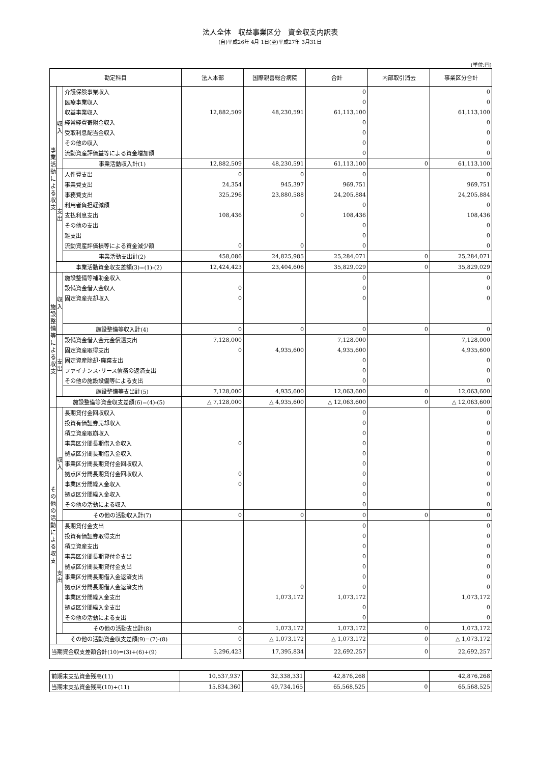法人全体　収益事業区分　資金収支内訳表
(自)平成26年 4月 1日(至)平成27年 3月31日
(単位:円)
| 勘定科目 | | | 法人本部 | 国際親善総合病院 | 合計 | 内部取引消去 | 事業区分合計 |
| --- | --- | --- | --- | --- | --- | --- | --- |
| 事 業 活 動 に よ る 収 支 | 収 入 | 介護保険事業収入 | | | 0 | | 0 |
| | | 医療事業収入 | | | 0 | | 0 |
| | | 収益事業収入 | 12,882,509 | 48,230,591 | 61,113,100 | | 61,113,100 |
| | | 経常経費寄附金収入 | | | 0 | | 0 |
| | | 受取利息配当金収入 | | | 0 | | 0 |
| | | その他の収入 | | | 0 | | 0 |
| | | 流動資産評価益等による資金増加額 | | | 0 | | 0 |
| | | 事業活動収入計(1) | 12,882,509 | 48,230,591 | 61,113,100 | 0 | 61,113,100 |
| | 支 出 | 人件費支出 | 0 | 0 | 0 | | 0 |
| | | 事業費支出 | 24,354 | 945,397 | 969,751 | | 969,751 |
| | | 事務費支出 | 325,296 | 23,880,588 | 24,205,884 | | 24,205,884 |
| | | 利用者負担軽減額 | | | 0 | | 0 |
| | | 支払利息支出 | 108,436 | 0 | 108,436 | | 108,436 |
| | | その他の支出 | | | 0 | | 0 |
| | | 雑支出 | | | 0 | | 0 |
| | | 流動資産評価損等による資金減少額 | 0 | 0 | 0 | | 0 |
| | | 事業活動支出計(2) | 458,086 | 24,825,985 | 25,284,071 | 0 | 25,284,071 |
| | 事業活動資金収支差額(3)=(1)-(2) | | 12,424,423 | 23,404,606 | 35,829,029 | 0 | 35,829,029 |
| 施 設 整 備 等 に よ る 収 支 | 収 入 | 施設整備等補助金収入 | | | 0 | | 0 |
| | | 設備資金借入金収入 | 0 | | 0 | | 0 |
| | | 固定資産売却収入 | 0 | | 0 | | 0 |
| | | 施設整備等収入計(4) | 0 | 0 | 0 | 0 | 0 |
| | 支 出 | 設備資金借入金元金償還支出 | 7,128,000 | | 7,128,000 | | 7,128,000 |
| | | 固定資産取得支出 | 0 | 4,935,600 | 4,935,600 | | 4,935,600 |
| | | 固定資産除却･廃棄支出 | | | 0 | | 0 |
| | | ファイナンス･リース債務の返済支出 | | | 0 | | 0 |
| | | その他の施設設備等による支出 | | | 0 | | 0 |
| | | 施設整備等支出計(5) | 7,128,000 | 4,935,600 | 12,063,600 | 0 | 12,063,600 |
| | 施設整備等資金収支差額(6)=(4)-(5) | | △ 7,128,000 | △ 4,935,600 | △ 12,063,600 | 0 | △ 12,063,600 |
| そ の 他 の 活 動 に よ る 収 支 | 収 入 | 長期貸付金回収収入 | | | 0 | | 0 |
| | | 投資有価証券売却収入 | | | 0 | | 0 |
| | | 積立資産取崩収入 | | | 0 | | 0 |
| | | 事業区分間長期借入金収入 | 0 | | 0 | | 0 |
| | | 拠点区分間長期借入金収入 | | | 0 | | 0 |
| | | 事業区分間長期貸付金回収収入 | | | 0 | | 0 |
| | | 拠点区分間長期貸付金回収収入 | 0 | | 0 | | 0 |
| | | 事業区分間繰入金収入 | 0 | | 0 | | 0 |
| | | 拠点区分間繰入金収入 | | | 0 | | 0 |
| | | その他の活動による収入 | | | 0 | | 0 |
| | | その他の活動収入計(7) | 0 | 0 | 0 | 0 | 0 |
| | 支 出 | 長期貸付金支出 | | | 0 | | 0 |
| | | 投資有価証券取得支出 | | | 0 | | 0 |
| | | 積立資産支出 | | | 0 | | 0 |
| | | 事業区分間長期貸付金支出 | | | 0 | | 0 |
| | | 拠点区分間長期貸付金支出 | | | 0 | | 0 |
| | | 事業区分間長期借入金返済支出 | | | 0 | | 0 |
| | | 拠点区分間長期借入金返済支出 | | 0 | 0 | | 0 |
| | | 事業区分間繰入金支出 | | 1,073,172 | 1,073,172 | | 1,073,172 |
| | | 拠点区分間繰入金支出 | | | 0 | | 0 |
| | | その他の活動による支出 | | | 0 | | 0 |
| | | その他の活動支出計(8) | 0 | 1,073,172 | 1,073,172 | 0 | 1,073,172 |
| | その他の活動資金収支差額(9)=(7)-(8) | | 0 | △ 1,073,172 | △ 1,073,172 | 0 | △ 1,073,172 |
| 当期資金収支差額合計(10)=(3)+(6)+(9) | | | 5,296,423 | 17,395,834 | 22,692,257 | 0 | 22,692,257 |
| 前期末支払資金残高(11) | 10,537,937 | 32,338,331 | 42,876,268 | | 42,876,268 |
| 当期末支払資金残高(10)+(11) | 15,834,360 | 49,734,165 | 65,568,525 | 0 | 65,568,525 |